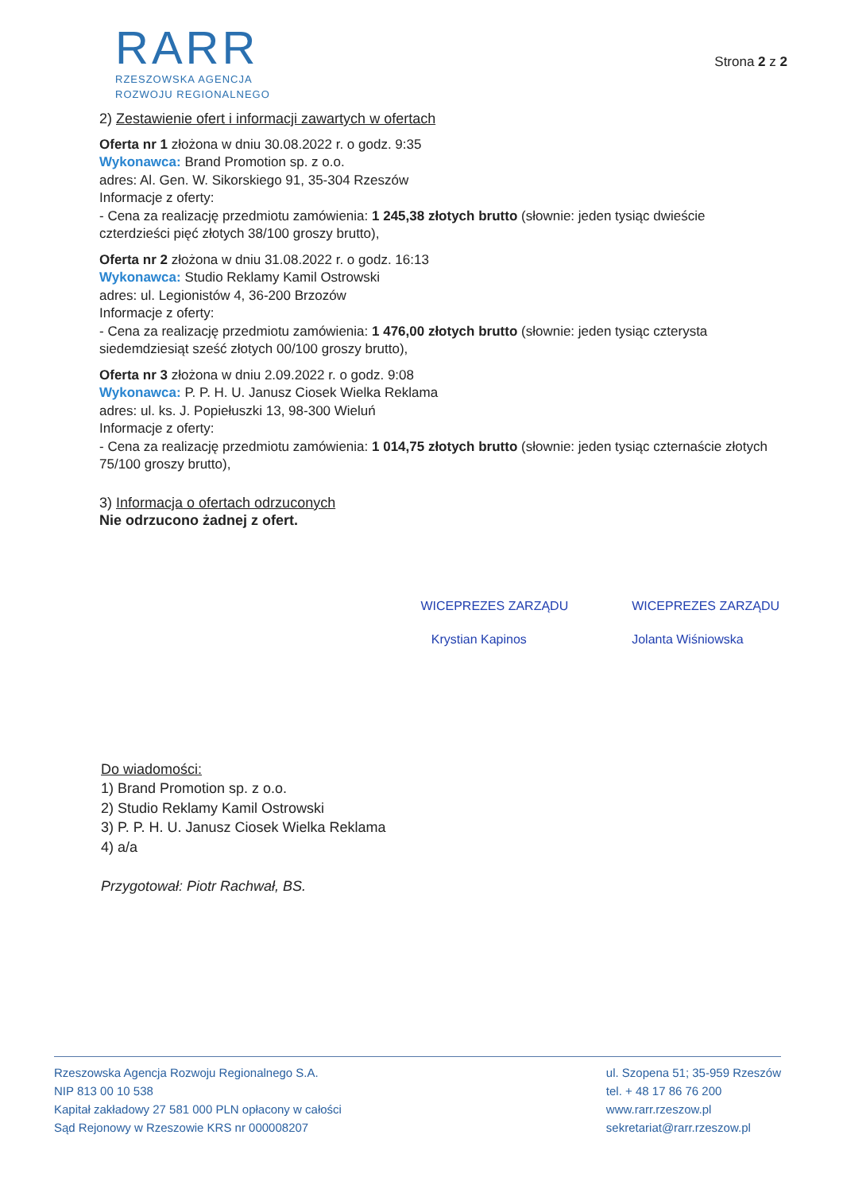RARR
RZESZOWSKA AGENCJA
ROZWOJU REGIONALNEGO
Strona 2 z 2
2) Zestawienie ofert i informacji zawartych w ofertach
Oferta nr 1 złożona w dniu 30.08.2022 r. o godz. 9:35
Wykonawca: Brand Promotion sp. z o.o.
adres: Al. Gen. W. Sikorskiego 91, 35-304 Rzeszów
Informacje z oferty:
- Cena za realizację przedmiotu zamówienia: 1 245,38 złotych brutto (słownie: jeden tysiąc dwieście czterdzieści pięć złotych 38/100 groszy brutto),
Oferta nr 2 złożona w dniu 31.08.2022 r. o godz. 16:13
Wykonawca: Studio Reklamy Kamil Ostrowski
adres: ul. Legionistów 4, 36-200 Brzozów
Informacje z oferty:
- Cena za realizację przedmiotu zamówienia: 1 476,00 złotych brutto (słownie: jeden tysiąc czterysta siedemdziesiąt sześć złotych 00/100 groszy brutto),
Oferta nr 3 złożona w dniu 2.09.2022 r. o godz. 9:08
Wykonawca: P. P. H. U. Janusz Ciosek Wielka Reklama
adres: ul. ks. J. Popiełuszki 13, 98-300 Wieluń
Informacje z oferty:
- Cena za realizację przedmiotu zamówienia: 1 014,75 złotych brutto (słownie: jeden tysiąc czternaście złotych 75/100 groszy brutto),
3) Informacja o ofertach odrzuconych
Nie odrzucono żadnej z ofert.
WICEPREZES ZARZĄDU
Krystian Kapinos
WICEPREZES ZARZĄDU
Jolanta Wiśniowska
Do wiadomości:
1) Brand Promotion sp. z o.o.
2) Studio Reklamy Kamil Ostrowski
3) P. P. H. U. Janusz Ciosek Wielka Reklama
4) a/a
Przygotował: Piotr Rachwał, BS.
Rzeszowska Agencja Rozwoju Regionalnego S.A.
NIP 813 00 10 538
Kapitał zakładowy 27 581 000 PLN opłacony w całości
Sąd Rejonowy w Rzeszowie KRS nr 000008207
ul. Szopena 51; 35-959 Rzeszów
tel. + 48 17 86 76 200
www.rarr.rzeszow.pl
sekretariat@rarr.rzeszow.pl